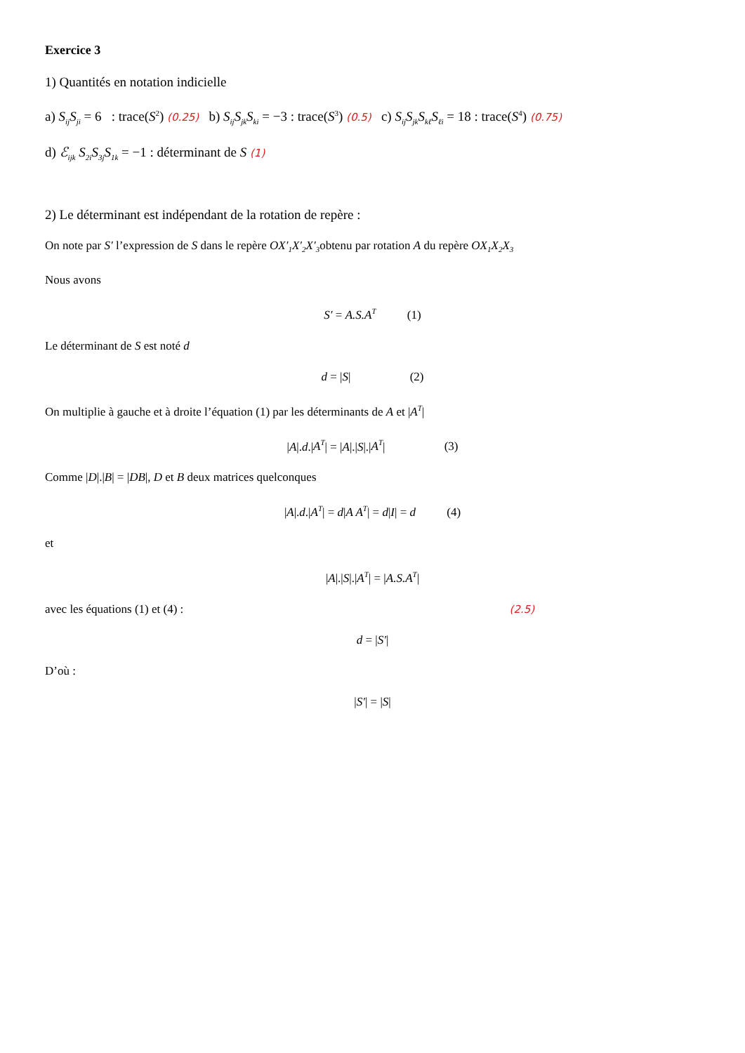Exercice 3
1) Quantités en notation indicielle
a) S<sub>ij</sub>S<sub>ji</sub> = 6 : trace(S<sup>2</sup>) (0.25) b) S<sub>ij</sub>S<sub>jk</sub>S<sub>ki</sub> = −3 : trace(S<sup>3</sup>) (0.5) c) S<sub>ij</sub>S<sub>jk</sub>S<sub>kℓ</sub>S<sub>ℓi</sub> = 18 : trace(S<sup>4</sup>) (0.75)
d) ℰ<sub>ijk</sub> S<sub>2i</sub>S<sub>3j</sub>S<sub>1k</sub> = −1 : déterminant de S (1)
2) Le déterminant est indépendant de la rotation de repère :
On note par S′ l’expression de S dans le repère OX′<sub>1</sub>X′<sub>2</sub>X′<sub>3</sub>obtenu par rotation A du repère OX<sub>1</sub>X<sub>2</sub>X<sub>3</sub>
Nous avons
S′ = A.S.A<sup>T</sup> (1)
Le déterminant de S est noté d
d = |S| (2)
On multiplie à gauche et à droite l’équation (1) par les déterminants de A et |A<sup>T</sup>|
|A|.d.|A<sup>T</sup>| = |A|.|S|.|A<sup>T</sup>| (3)
Comme |D|.|B| = |DB|, D et B deux matrices quelconques
|A|.d.|A<sup>T</sup>| = d|A A<sup>T</sup>| = d|I| = d (4)
et
|A|.|S|.|A<sup>T</sup>| = |A.S.A<sup>T</sup>|
avec les équations (1) et (4) : (2.5)
d = |S′|
D’où :
|S′| = |S|